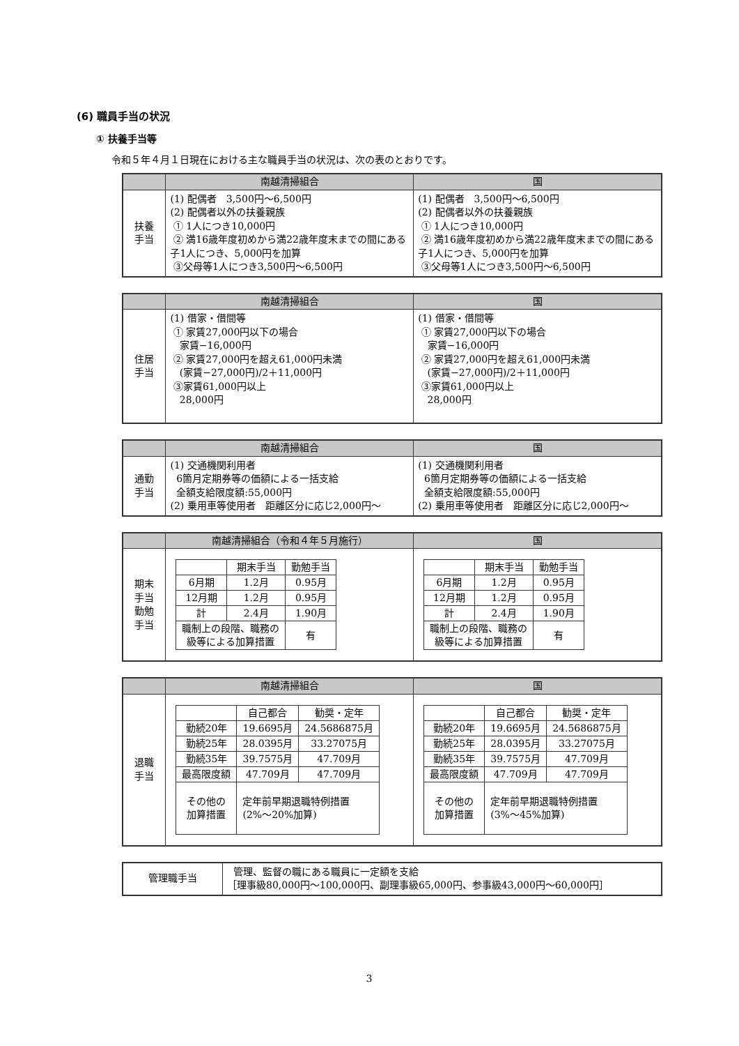(6) 職員手当の状況
① 扶養手当等
令和５年４月１日現在における主な職員手当の状況は、次の表のとおりです。
| | 南越清掃組合 | 国 |
| --- | --- | --- |
| 扶養 手当 | (1) 配偶者 3,500円〜6,500円 (2) 配偶者以外の扶養親族 ① 1人につき10,000円 ② 満16歳年度初めから満22歳年度末までの間にある子1人につき、5,000円を加算 ③父母等1人につき3,500円〜6,500円 | (1) 配偶者 3,500円〜6,500円 (2) 配偶者以外の扶養親族 ① 1人につき10,000円 ② 満16歳年度初めから満22歳年度末までの間にある子1人につき、5,000円を加算 ③父母等1人につき3,500円〜6,500円 |
| | 南越清掃組合 | 国 |
| --- | --- | --- |
| 住居 手当 | (1) 借家・借間等 ① 家賃27,000円以下の場合 家賃−16,000円 ② 家賃27,000円を超え61,000円未満 (家賃−27,000円)/2＋11,000円 ③家賃61,000円以上 28,000円 | (1) 借家・借間等 ① 家賃27,000円以下の場合 家賃−16,000円 ② 家賃27,000円を超え61,000円未満 (家賃−27,000円)/2＋11,000円 ③家賃61,000円以上 28,000円 |
| | 南越清掃組合 | 国 |
| --- | --- | --- |
| 通勤 手当 | (1) 交通機関利用者 6箇月定期券等の価額による一括支給 全額支給限度額:55,000円 (2) 乗用車等使用者 距離区分に応じ2,000円〜 | (1) 交通機関利用者 6箇月定期券等の価額による一括支給 全額支給限度額:55,000円 (2) 乗用車等使用者 距離区分に応じ2,000円〜 |
| | 南越清掃組合（令和４年５月施行） | 国 |
| --- | --- | --- |
| 期末 手当 勤勉 手当 | / / 期末手当 / 勤勉手当 / / 6月期 / 1.2月 / 0.95月 / / 12月期 / 1.2月 / 0.95月 / / 計 / 2.4月 / 1.90月 / / 職制上の段階、職務の 級等による加算措置 / / 有 / | / / 期末手当 / 勤勉手当 / / 6月期 / 1.2月 / 0.95月 / / 12月期 / 1.2月 / 0.95月 / / 計 / 2.4月 / 1.90月 / / 職制上の段階、職務の 級等による加算措置 / / 有 / |
| | 南越清掃組合 | 国 |
| --- | --- | --- |
| 退職 手当 | / / 自己都合 / 勧奨・定年 / / 勤続20年 / 19.6695月 / 24.5686875月 / / 勤続25年 / 28.0395月 / 33.27075月 / / 勤続35年 / 39.7575月 / 47.709月 / / 最高限度額 / 47.709月 / 47.709月 / / その他の 加算措置 / 定年前早期退職特例措置 (2%〜20%加算) / / | / / 自己都合 / 勧奨・定年 / / 勤続20年 / 19.6695月 / 24.5686875月 / / 勤続25年 / 28.0395月 / 33.27075月 / / 勤続35年 / 39.7575月 / 47.709月 / / 最高限度額 / 47.709月 / 47.709月 / / その他の 加算措置 / 定年前早期退職特例措置 (3%〜45%加算) / / |
| 管理職手当 | 管理、監督の職にある職員に一定額を支給 ［理事級80,000円〜100,000円、副理事級65,000円、参事級43,000円〜60,000円］ |
3